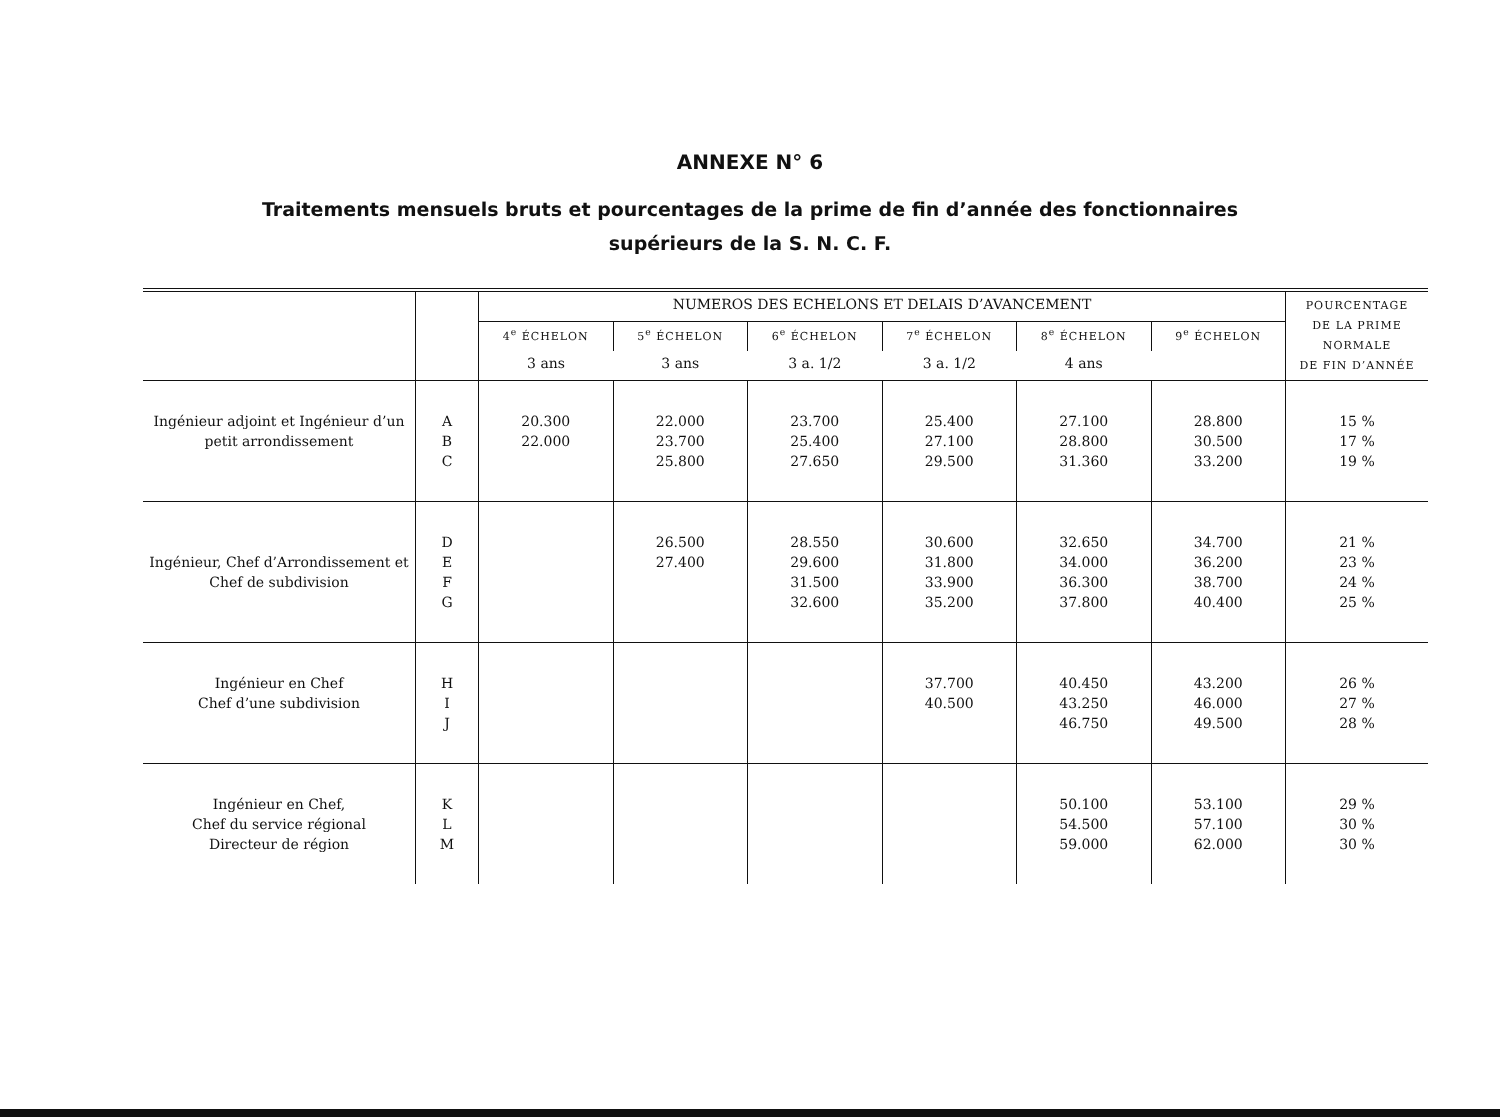ANNEXE N° 6
Traitements mensuels bruts et pourcentages de la prime de fin d’année des fonctionnaires
supérieurs de la S. N. C. F.
| | | NUMEROS DES ECHELONS ET DELAIS D’AVANCEMENT | | | | | | POURCENTAGE DE LA PRIME NORMALE DE FIN D’ANNÉE |
| --- | --- | --- | --- | --- | --- | --- | --- | --- |
| | | 4<sup>e</sup> ÉCHELON | 5<sup>e</sup> ÉCHELON | 6<sup>e</sup> ÉCHELON | 7<sup>e</sup> ÉCHELON | 8<sup>e</sup> ÉCHELON | 9<sup>e</sup> ÉCHELON | |
| | | 3 ans | 3 ans | 3 a. 1/2 | 3 a. 1/2 | 4 ans | | |
| Ingénieur adjoint et Ingénieur d’un petit arrondissement | A B C | 20.300 22.000 | 22.000 23.700 25.800 | 23.700 25.400 27.650 | 25.400 27.100 29.500 | 27.100 28.800 31.360 | 28.800 30.500 33.200 | 15 % 17 % 19 % |
| Ingénieur, Chef d’Arrondissement et Chef de subdivision | D E F G | | 26.500 27.400 | 28.550 29.600 31.500 32.600 | 30.600 31.800 33.900 35.200 | 32.650 34.000 36.300 37.800 | 34.700 36.200 38.700 40.400 | 21 % 23 % 24 % 25 % |
| Ingénieur en Chef Chef d’une subdivision | H I J | | | | 37.700 40.500 | 40.450 43.250 46.750 | 43.200 46.000 49.500 | 26 % 27 % 28 % |
| Ingénieur en Chef, Chef du service régional Directeur de région | K L M | | | | | 50.100 54.500 59.000 | 53.100 57.100 62.000 | 29 % 30 % 30 % |